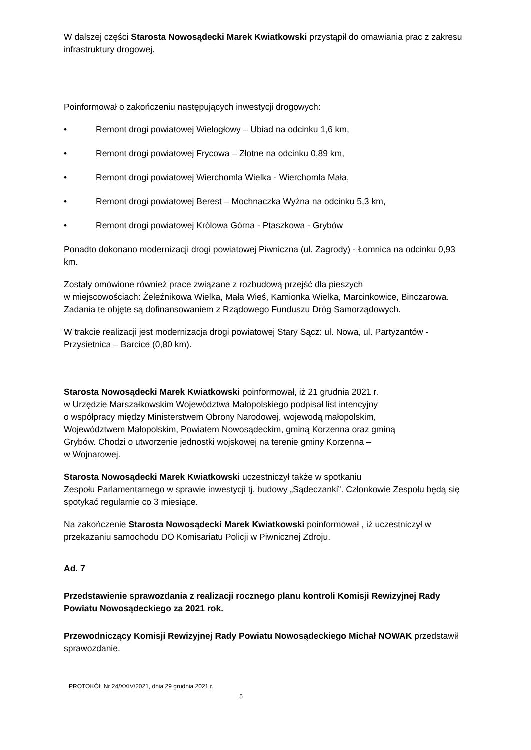W dalszej części Starosta Nowosądecki Marek Kwiatkowski przystąpił do omawiania prac z zakresu infrastruktury drogowej.
Poinformował o zakończeniu następujących inwestycji drogowych:
• Remont drogi powiatowej Wielogłowy – Ubiad na odcinku 1,6 km,
• Remont drogi powiatowej Frycowa – Złotne na odcinku 0,89 km,
• Remont drogi powiatowej Wierchomla Wielka - Wierchomla Mała,
• Remont drogi powiatowej Berest – Mochnaczka Wyżna na odcinku 5,3 km,
• Remont drogi powiatowej Królowa Górna - Ptaszkowa - Grybów
Ponadto dokonano modernizacji drogi powiatowej Piwniczna (ul. Zagrody) - Łomnica na odcinku 0,93 km.
Zostały omówione również prace związane z rozbudową przejść dla pieszych
w miejscowościach: Żeleźnikowa Wielka, Mała Wieś, Kamionka Wielka, Marcinkowice, Binczarowa.
Zadania te objęte są dofinansowaniem z Rządowego Funduszu Dróg Samorządowych.
W trakcie realizacji jest modernizacja drogi powiatowej Stary Sącz: ul. Nowa, ul. Partyzantów - Przysietnica – Barcice (0,80 km).
Starosta Nowosądecki Marek Kwiatkowski poinformował, iż 21 grudnia 2021 r.
w Urzędzie Marszałkowskim Województwa Małopolskiego podpisał list intencyjny
o współpracy między Ministerstwem Obrony Narodowej, wojewodą małopolskim,
Województwem Małopolskim, Powiatem Nowosądeckim, gminą Korzenna oraz gminą
Grybów. Chodzi o utworzenie jednostki wojskowej na terenie gminy Korzenna –
w Wojnarowej.
Starosta Nowosądecki Marek Kwiatkowski uczestniczył także w spotkaniu
Zespołu Parlamentarnego w sprawie inwestycji tj. budowy „Sądeczanki”. Członkowie Zespołu będą się spotykać regularnie co 3 miesiące.
Na zakończenie Starosta Nowosądecki Marek Kwiatkowski poinformował , iż uczestniczył w przekazaniu samochodu DO Komisariatu Policji w Piwnicznej Zdroju.
Ad. 7
Przedstawienie sprawozdania z realizacji rocznego planu kontroli Komisji Rewizyjnej Rady Powiatu Nowosądeckiego za 2021 rok.
Przewodniczący Komisji Rewizyjnej Rady Powiatu Nowosądeckiego Michał NOWAK przedstawił sprawozdanie.
PROTOKÓŁ Nr 24/XXIV/2021, dnia 29 grudnia 2021 r.
5